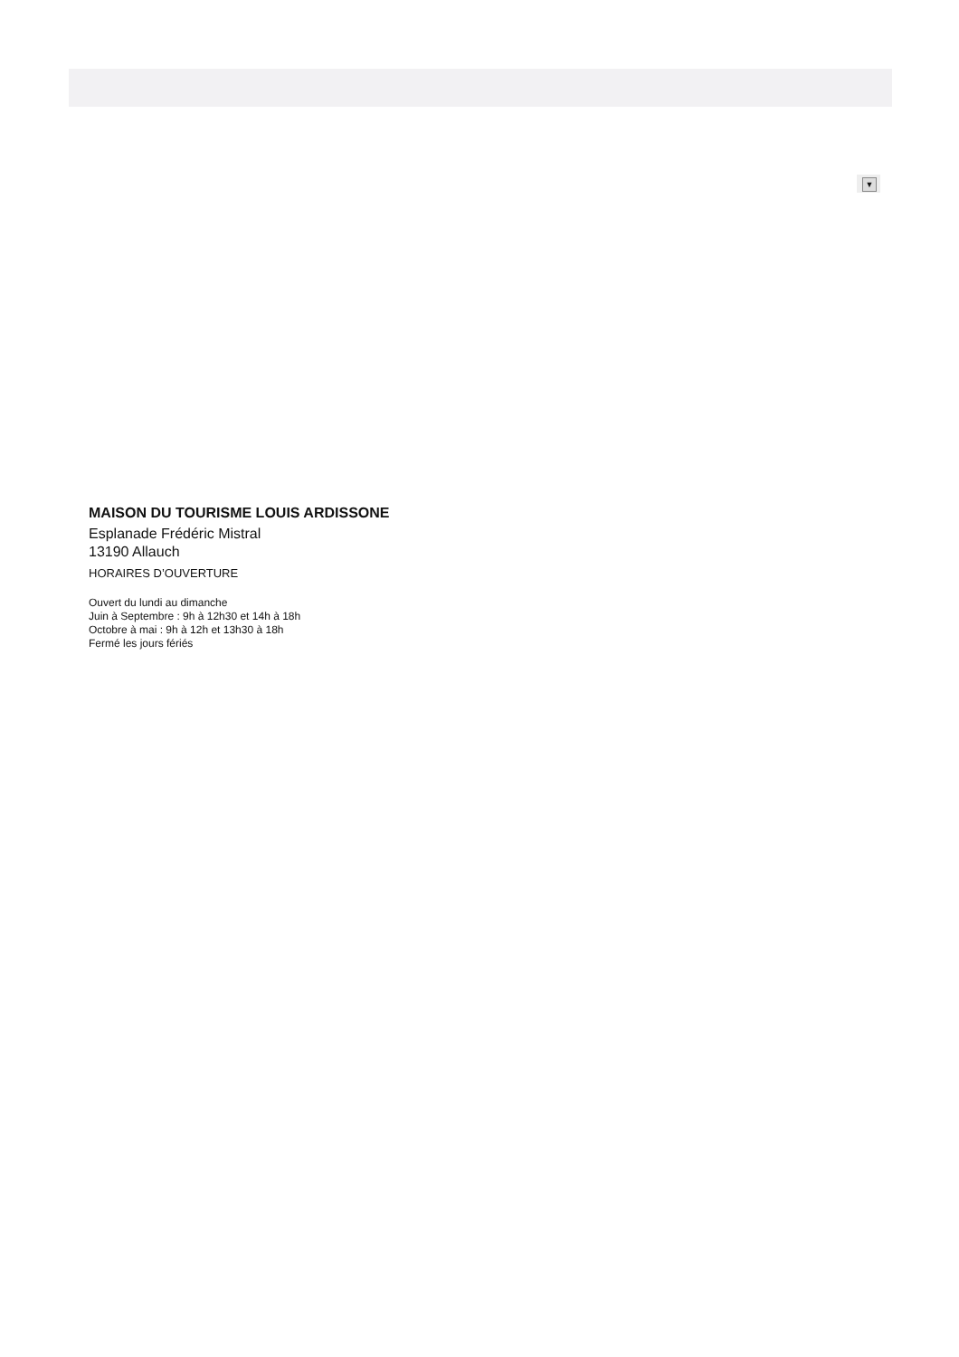▼
MAISON DU TOURISME LOUIS ARDISSONE
Esplanade Frédéric Mistral
13190 Allauch
HORAIRES D’OUVERTURE
Ouvert du lundi au dimanche
Juin à Septembre : 9h à 12h30 et 14h à 18h
Octobre à mai : 9h à 12h et 13h30 à 18h
Fermé les jours fériés